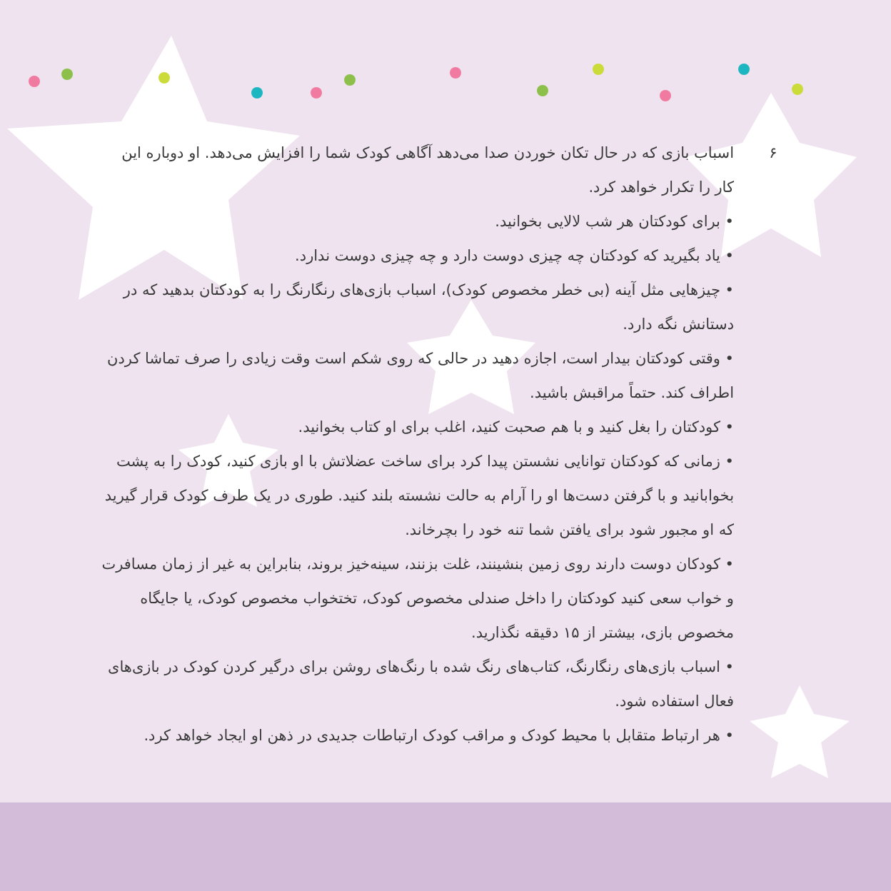۶
اسباب بازی که در حال تکان خوردن صدا می‌دهد آگاهی کودک شما را افزایش می‌دهد. او دوباره این کار را تکرار خواهد کرد.
• برای کودکتان هر شب لالایی بخوانید.
• یاد بگیرید که کودکتان چه چیزی دوست دارد و چه چیزی دوست ندارد.
• چیزهایی مثل آینه (بی خطر مخصوص کودک)، اسباب بازی‌های رنگارنگ را به کودکتان بدهید که در دستانش نگه دارد.
• وقتی کودکتان بیدار است، اجازه دهید در حالی که روی شکم است وقت زیادی را صرف تماشا کردن اطراف کند. حتماً مراقبش باشید.
• کودکتان را بغل کنید و با هم صحبت کنید، اغلب برای او کتاب بخوانید.
• زمانی که کودکتان توانایی نشستن پیدا کرد برای ساخت عضلاتش با او بازی کنید، کودک را به پشت بخوابانید و با گرفتن دست‌ها او را آرام به حالت نشسته بلند کنید. طوری در یک طرف کودک قرار گیرید که او مجبور شود برای یافتن شما تنه خود را بچرخاند.
• کودکان دوست دارند روی زمین بنشینند، غلت بزنند، سینه‌خیز بروند، بنابراین به غیر از زمان مسافرت و خواب سعی کنید کودکتان را داخل صندلی مخصوص کودک، تختخواب مخصوص کودک، یا جایگاه مخصوص بازی، بیشتر از ۱۵ دقیقه نگذارید.
• اسباب بازی‌های رنگارنگ، کتاب‌های رنگ شده با رنگ‌های روشن برای درگیر کردن کودک در بازی‌های فعال استفاده شود.
• هر ارتباط متقابل با محیط کودک و مراقب کودک ارتباطات جدیدی در ذهن او ایجاد خواهد کرد.